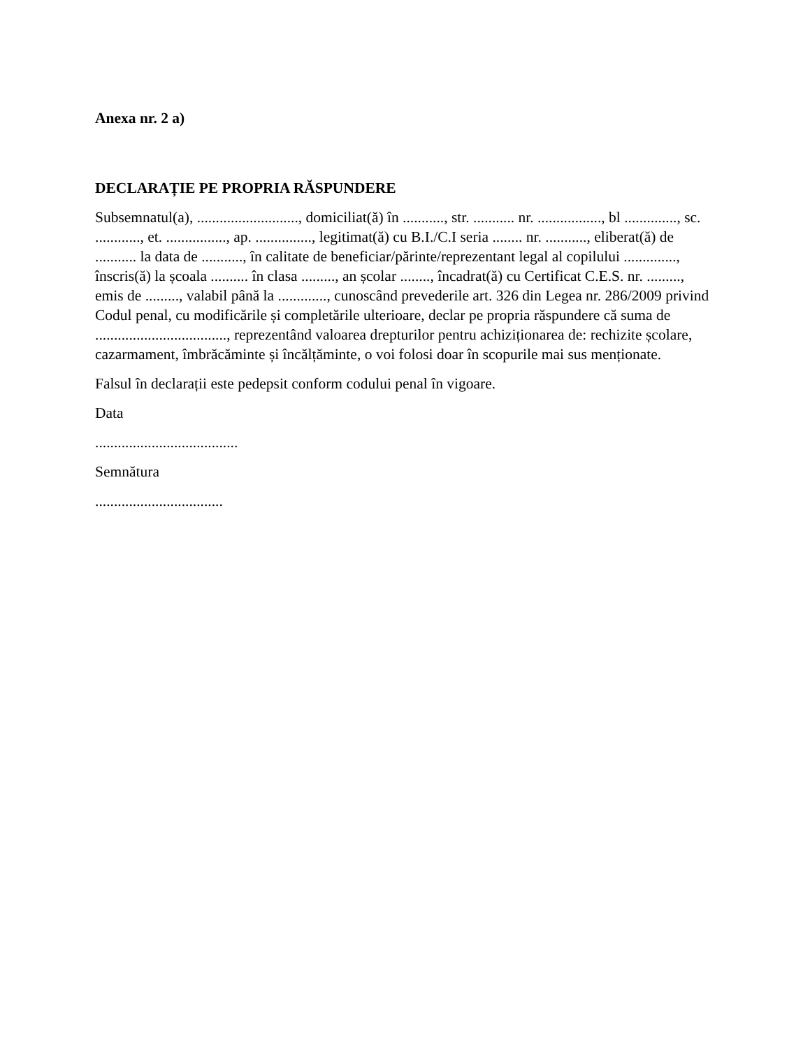Anexa nr. 2 a)
DECLARAȚIE PE PROPRIA RĂSPUNDERE
Subsemnatul(a), ..........................., domiciliat(ă) în ..........., str. ........... nr. ................., bl .............., sc. ............, et. ................, ap. ..............., legitimat(ă) cu B.I./C.I seria ........ nr. ..........., eliberat(ă) de ........... la data de ..........., în calitate de beneficiar/părinte/reprezentant legal al copilului .............., înscris(ă) la școala .......... în clasa ........., an școlar ........, încadrat(ă) cu Certificat C.E.S. nr. ........., emis de ........., valabil până la ............., cunoscând prevederile art. 326 din Legea nr. 286/2009 privind Codul penal, cu modificările și completările ulterioare, declar pe propria răspundere că suma de ..................................., reprezentând valoarea drepturilor pentru achiziționarea de: rechizite școlare, cazarmament, îmbrăcăminte și încălțăminte, o voi folosi doar în scopurile mai sus menționate.
Falsul în declarații este pedepsit conform codului penal în vigoare.
Data
......................................
Semnătura
..................................